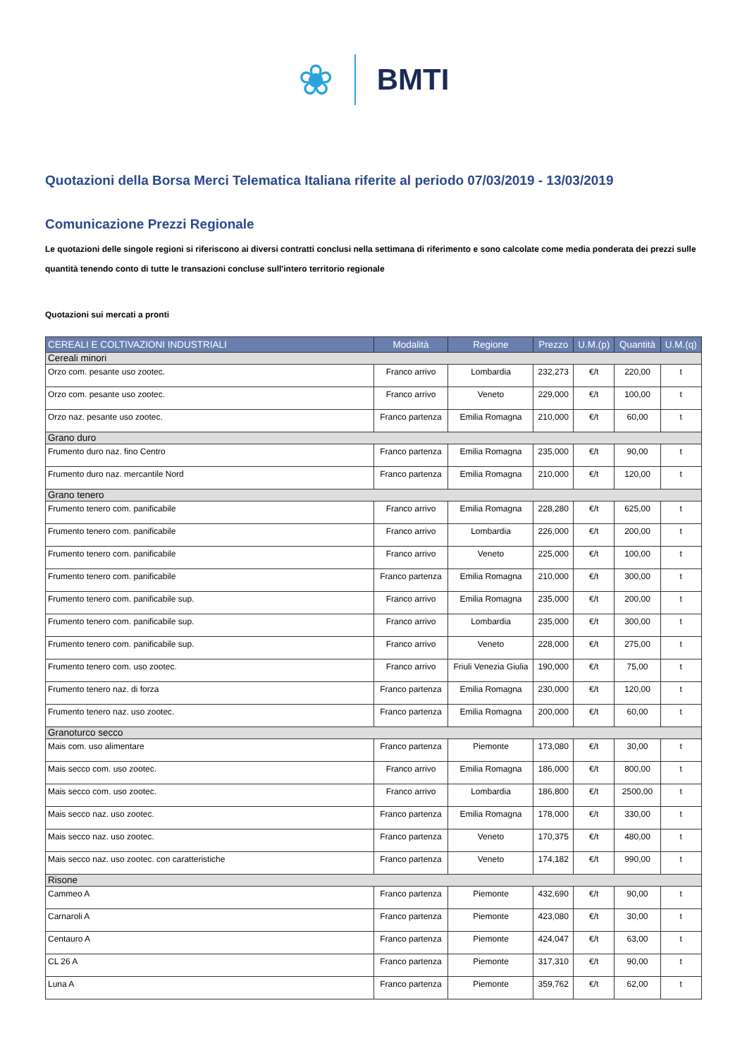❀ BMTI
Quotazioni della Borsa Merci Telematica Italiana riferite al periodo 07/03/2019 - 13/03/2019
Comunicazione Prezzi Regionale
Le quotazioni delle singole regioni si riferiscono ai diversi contratti conclusi nella settimana di riferimento e sono calcolate come media ponderata dei prezzi sulle quantità tenendo conto di tutte le transazioni concluse sull'intero territorio regionale
Quotazioni sui mercati a pronti
| CEREALI E COLTIVAZIONI INDUSTRIALI | Modalità | Regione | Prezzo | U.M.(p) | Quantità | U.M.(q) |
| --- | --- | --- | --- | --- | --- | --- |
| Cereali minori | | | | | | |
| Orzo com. pesante uso zootec. | Franco arrivo | Lombardia | 232,273 | €/t | 220,00 | t |
| Orzo com. pesante uso zootec. | Franco arrivo | Veneto | 229,000 | €/t | 100,00 | t |
| Orzo naz. pesante uso zootec. | Franco partenza | Emilia Romagna | 210,000 | €/t | 60,00 | t |
| Grano duro | | | | | | |
| Frumento duro naz. fino Centro | Franco partenza | Emilia Romagna | 235,000 | €/t | 90,00 | t |
| Frumento duro naz. mercantile Nord | Franco partenza | Emilia Romagna | 210,000 | €/t | 120,00 | t |
| Grano tenero | | | | | | |
| Frumento tenero com. panificabile | Franco arrivo | Emilia Romagna | 228,280 | €/t | 625,00 | t |
| Frumento tenero com. panificabile | Franco arrivo | Lombardia | 226,000 | €/t | 200,00 | t |
| Frumento tenero com. panificabile | Franco arrivo | Veneto | 225,000 | €/t | 100,00 | t |
| Frumento tenero com. panificabile | Franco partenza | Emilia Romagna | 210,000 | €/t | 300,00 | t |
| Frumento tenero com. panificabile sup. | Franco arrivo | Emilia Romagna | 235,000 | €/t | 200,00 | t |
| Frumento tenero com. panificabile sup. | Franco arrivo | Lombardia | 235,000 | €/t | 300,00 | t |
| Frumento tenero com. panificabile sup. | Franco arrivo | Veneto | 228,000 | €/t | 275,00 | t |
| Frumento tenero com. uso zootec. | Franco arrivo | Friuli Venezia Giulia | 190,000 | €/t | 75,00 | t |
| Frumento tenero naz. di forza | Franco partenza | Emilia Romagna | 230,000 | €/t | 120,00 | t |
| Frumento tenero naz. uso zootec. | Franco partenza | Emilia Romagna | 200,000 | €/t | 60,00 | t |
| Granoturco secco | | | | | | |
| Mais com. uso alimentare | Franco partenza | Piemonte | 173,080 | €/t | 30,00 | t |
| Mais secco com. uso zootec. | Franco arrivo | Emilia Romagna | 186,000 | €/t | 800,00 | t |
| Mais secco com. uso zootec. | Franco arrivo | Lombardia | 186,800 | €/t | 2500,00 | t |
| Mais secco naz. uso zootec. | Franco partenza | Emilia Romagna | 178,000 | €/t | 330,00 | t |
| Mais secco naz. uso zootec. | Franco partenza | Veneto | 170,375 | €/t | 480,00 | t |
| Mais secco naz. uso zootec. con caratteristiche | Franco partenza | Veneto | 174,182 | €/t | 990,00 | t |
| Risone | | | | | | |
| Cammeo A | Franco partenza | Piemonte | 432,690 | €/t | 90,00 | t |
| Carnaroli A | Franco partenza | Piemonte | 423,080 | €/t | 30,00 | t |
| Centauro A | Franco partenza | Piemonte | 424,047 | €/t | 63,00 | t |
| CL 26 A | Franco partenza | Piemonte | 317,310 | €/t | 90,00 | t |
| Luna A | Franco partenza | Piemonte | 359,762 | €/t | 62,00 | t |